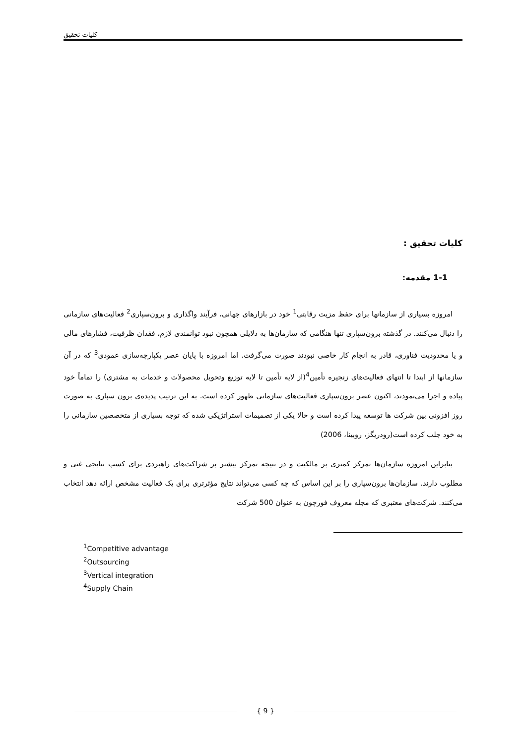کلیات تحقیق
کلیات تحقیق :
1-1 مقدمه:
امروزه بسیاری از سازمانها برای حفظ مزیت رقابتی<sup>1</sup> خود در بازارهای جهانی، فرآیند واگذاری و برون‌سپاری<sup>2</sup> فعالیت‌های سازمانی را دنبال می‌کنند. در گذشته برون‌سپاری تنها هنگامی که سازمان‌ها به دلایلی همچون نبود توانمندی لازم، فقدان ظرفیت، فشارهای مالی و یا محدودیت فناوری، قادر به انجام کار خاصی نبودند صورت می‌گرفت. اما امروزه با پایان عصر یکپارچه‌سازی عمودی<sup>3</sup> که در آن سازمانها از ابتدا تا انتهای فعالیت‌های زنجیره تأمین<sup>4</sup>(از لایه تأمین تا لایه توزیع وتحویل محصولات و خدمات به مشتری) را تماماً خود پیاده و اجرا می‌نمودند، اکنون عصر برون‌سپاری فعالیت‌های سازمانی ظهور کرده است. به این ترتیب پدیده‌ی برون سپاری به صورت روز افزونی بین شرکت ها توسعه پیدا کرده است و حالا یکی از تصمیمات استراتژیکی شده که توجه بسیاری از متخصصین سازمانی را به خود جلب کرده است(رودریگز، روبینا، 2006)
بنابراین امروزه سازمان‌ها تمرکز کمتری بر مالکیت و در نتیجه تمرکز بیشتر بر شراکت‌های راهبردی برای کسب نتایجی غنی و مطلوب دارند. سازمان‌ها برون‌سپاری را بر این اساس که چه کسی می‌تواند نتایج مؤثرتری برای یک فعالیت مشخص ارائه دهد انتخاب می‌کنند. شرکت‌های معتبری که مجله معروف فورچون به عنوان 500 شرکت
<sup>1</sup> Competitive advantage
<sup>2</sup> Outsourcing
<sup>3</sup> Vertical integration
<sup>4</sup> Supply Chain
{ 9 }